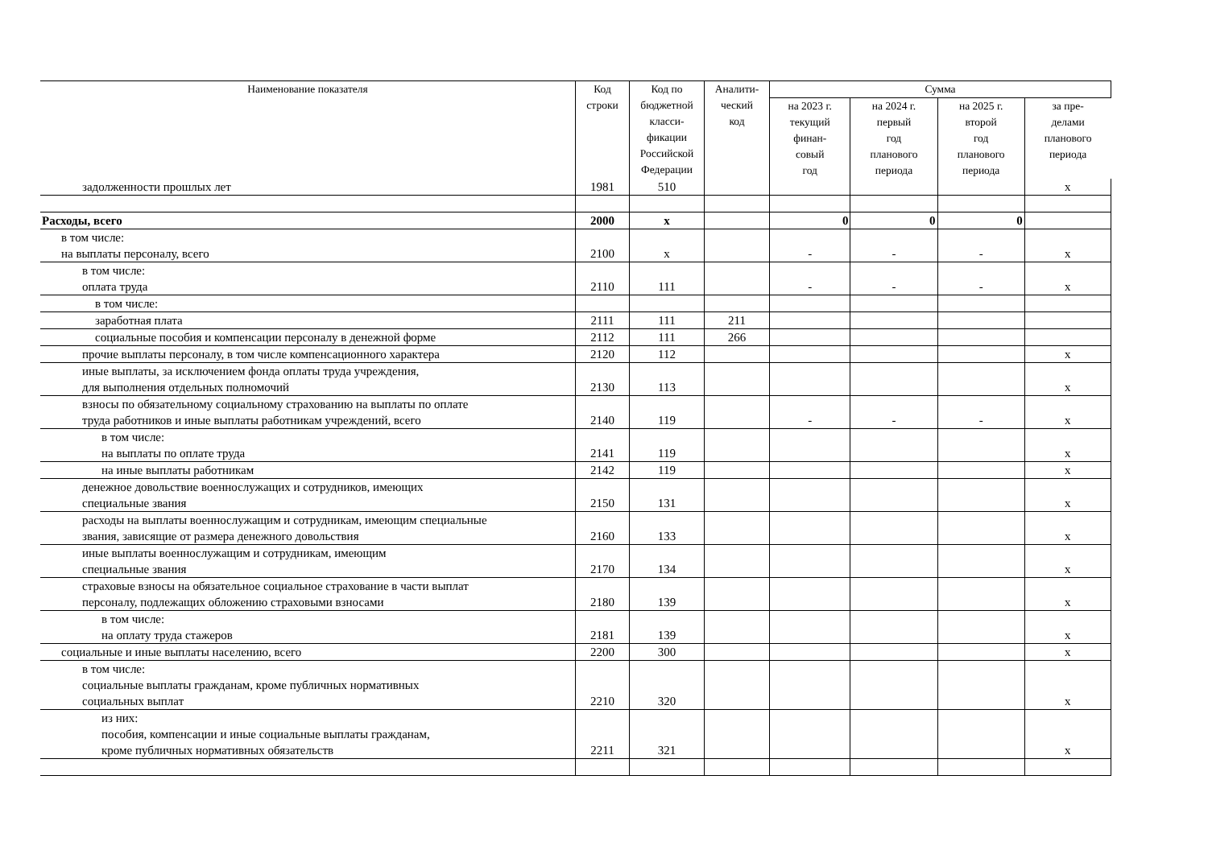| Наименование показателя | Код строки | Код по бюджетной класси- фикации Российской Федерации | Аналити- ческий код | Сумма | | | |
| --- | --- | --- | --- | --- | --- | --- | --- |
| | | | | на 2023 г. текущий финан- совый год | на 2024 г. первый год планового периода | на 2025 г. второй год планового периода | за пре- делами планового периода |
| задолженности прошлых лет | 1981 | 510 | | | | | х |
| Расходы, всего | 2000 | х | | 0 | 0 | 0 | |
| в том числе: на выплаты персоналу, всего | 2100 | х | | - | - | - | х |
| в том числе: оплата труда | 2110 | 111 | | - | - | - | х |
| в том числе: | | | | | | | |
| заработная плата | 2111 | 111 | 211 | | | | |
| социальные пособия и компенсации персоналу в денежной форме | 2112 | 111 | 266 | | | | |
| прочие выплаты персоналу, в том числе компенсационного характера | 2120 | 112 | | | | | х |
| иные выплаты, за исключением фонда оплаты труда учреждения, для выполнения отдельных полномочий | 2130 | 113 | | | | | х |
| взносы по обязательному социальному страхованию на выплаты по оплате труда работников и иные выплаты работникам учреждений, всего | 2140 | 119 | | - | - | - | х |
| в том числе: на выплаты по оплате труда | 2141 | 119 | | | | | х |
| на иные выплаты работникам | 2142 | 119 | | | | | х |
| денежное довольствие военнослужащих и сотрудников, имеющих специальные звания | 2150 | 131 | | | | | х |
| расходы на выплаты военнослужащим и сотрудникам, имеющим специальные звания, зависящие от размера денежного довольствия | 2160 | 133 | | | | | х |
| иные выплаты военнослужащим и сотрудникам, имеющим специальные звания | 2170 | 134 | | | | | х |
| страховые взносы на обязательное социальное страхование в части выплат персоналу, подлежащих обложению страховыми взносами | 2180 | 139 | | | | | х |
| в том числе: на оплату труда стажеров | 2181 | 139 | | | | | х |
| социальные и иные выплаты населению, всего | 2200 | 300 | | | | | х |
| в том числе: социальные выплаты гражданам, кроме публичных нормативных социальных выплат | 2210 | 320 | | | | | х |
| из них: пособия, компенсации и иные социальные выплаты гражданам, кроме публичных нормативных обязательств | 2211 | 321 | | | | | х |